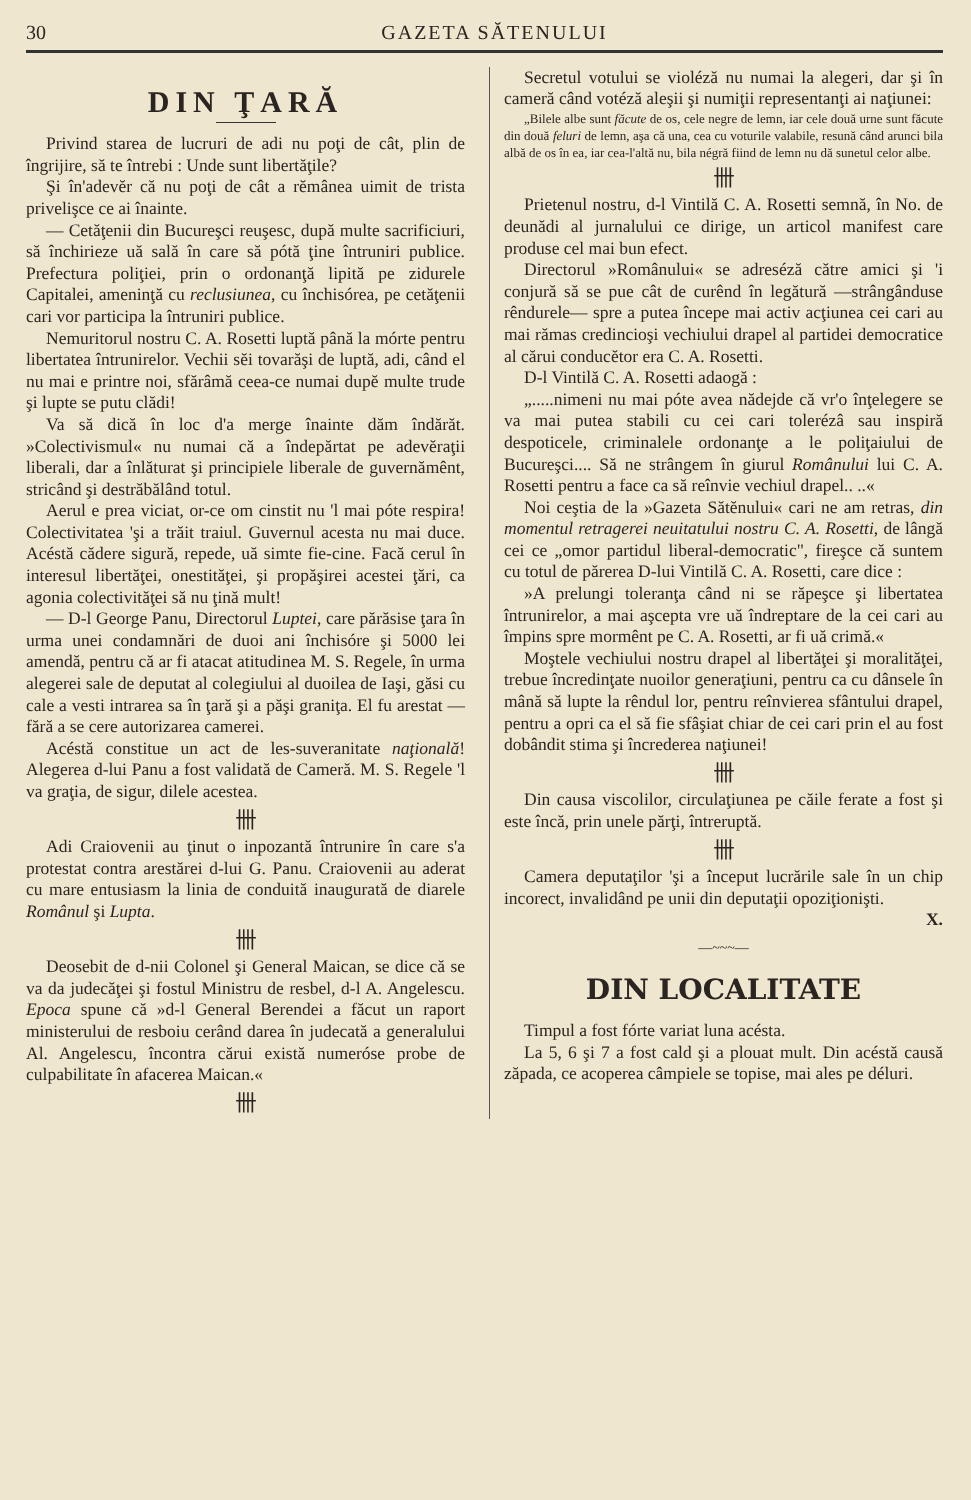30 GAZETA SĂTENULUI
DIN ŢARĂ
Privind starea de lucruri de adi nu poţi de cât, plin de îngrijire, să te întrebi : Unde sunt libertăţile?
Şi în'adevĕr că nu poţi de cât a rĕmânea uimit de trista privelişce ce ai înainte.
— Cetăţenii din Bucureşci reuşesc, după multe sacrificiuri, să închirieze uă sală în care să pótă ţine întruniri publice. Prefectura poliţiei, prin o ordonanţă lipită pe zidurele Capitalei, ameninţă cu reclusiunea, cu închisórea, pe cetăţenii cari vor participa la întruniri publice.
Nemuritorul nostru C. A. Rosetti luptă până la mórte pentru libertatea întrunirelor. Vechii sĕi tovarăşi de luptă, adi, când el nu mai e printre noi, sfărâmă ceea-ce numai dupĕ multe trude şi lupte se putu clădi!
Va să dică în loc d'a merge înainte dăm îndărăt. »Colectivismul« nu numai că a îndepărtat pe adevĕraţii liberali, dar a înlăturat şi principiele liberale de guvernămênt, stricând şi destrăbălând totul.
Aerul e prea viciat, or-ce om cinstit nu 'l mai póte respira! Colectivitatea 'şi a trăit traiul. Guvernul acesta nu mai duce. Acéstă cădere sigură, repede, uă simte fie-cine. Facă cerul în interesul libertăţei, onestităţei, şi propăşirei acestei ţări, ca agonia colectivităţei să nu ţină mult!
— D-l George Panu, Directorul Luptei, care părăsise ţara în urma unei condamnări de duoi ani închisóre şi 5000 lei amendă, pentru că ar fi atacat atitudinea M. S. Regele, în urma alegerei sale de deputat al colegiului al duoilea de Iaşi, găsi cu cale a vesti intrarea sa în ţară şi a păşi graniţa. El fu arestat — fără a se cere autorizarea camerei.
Acéstă constitue un act de les-suveranitate naţională! Alegerea d-lui Panu a fost validată de Cameră. M. S. Regele 'l va graţia, de sigur, dilele acestea.
卌
Adi Craiovenii au ţinut o inpozantă întrunire în care s'a protestat contra arestărei d-lui G. Panu. Craiovenii au aderat cu mare entusiasm la linia de conduită inaugurată de diarele Românul şi Lupta.
卌
Deosebit de d-nii Colonel şi General Maican, se dice că se va da judecăţei şi fostul Ministru de resbel, d-l A. Angelescu. Epoca spune că »d-l General Berendei a făcut un raport ministerului de resboiu cerând darea în judecată a generalului Al. Angelescu, încontra cărui există numeróse probe de culpabilitate în afacerea Maican.«
卌
Secretul votului se violéză nu numai la alegeri, dar şi în cameră când votéză aleşii şi numiţii representanţi ai naţiunei:
„Bilele albe sunt făcute de os, cele negre de lemn, iar cele două urne sunt făcute din două feluri de lemn, aşa că una, cea cu voturile valabile, resună când arunci bila albă de os în ea, iar cea-l'altă nu, bila négră fiind de lemn nu dă sunetul celor albe.
卌
Prietenul nostru, d-l Vintilă C. A. Rosetti semnă, în No. de deunădi al jurnalului ce dirige, un articol manifest care produse cel mai bun efect.
Directorul »Românului« se adreséză către amici şi 'i conjură să se pue cât de curênd în legătură —strângânduse rêndurele— spre a putea începe mai activ acţiunea cei cari au mai rămas credincioşi vechiului drapel al partidei democratice al cărui conducĕtor era C. A. Rosetti.
D-l Vintilă C. A. Rosetti adaogă :
„.....nimeni nu mai póte avea nădejde că vr'o înţelegere se va mai putea stabili cu cei cari tolerézâ sau inspiră despoticele, criminalele ordonanţe a le poliţaiului de Bucureşci.... Să ne strângem în giurul Românului lui C. A. Rosetti pentru a face ca să reînvie vechiul drapel.. ..«
Noi ceştia de la »Gazeta Sătĕnului« cari ne am retras, din momentul retragerei neuitatului nostru C. A. Rosetti, de lângă cei ce „omor partidul liberal-democratic", fireşce că suntem cu totul de părerea D-lui Vintilă C. A. Rosetti, care dice :
»A prelungi toleranţa când ni se răpeşce şi libertatea întrunirelor, a mai aşcepta vre uă îndreptare de la cei cari au împins spre mormênt pe C. A. Rosetti, ar fi uă crimă.«
Moştele vechiului nostru drapel al libertăţei şi moralităţei, trebue încredinţate nuoilor generaţiuni, pentru ca cu dânsele în mână să lupte la rêndul lor, pentru reînvierea sfântului drapel, pentru a opri ca el să fie sfâşiat chiar de cei cari prin el au fost dobândit stima şi încrederea naţiunei!
卌
Din causa viscolilor, circulaţiunea pe căile ferate a fost şi este încă, prin unele părţi, întreruptă.
卌
Camera deputaţilor 'şi a început lucrările sale în un chip incorect, invalidând pe unii din deputaţii opoziţionişti.
X.
—~~~—
DIN LOCALITATE
Timpul a fost fórte variat luna acésta.
La 5, 6 şi 7 a fost cald şi a plouat mult. Din acéstă causă zăpada, ce acoperea câmpiele se topise, mai ales pe déluri.